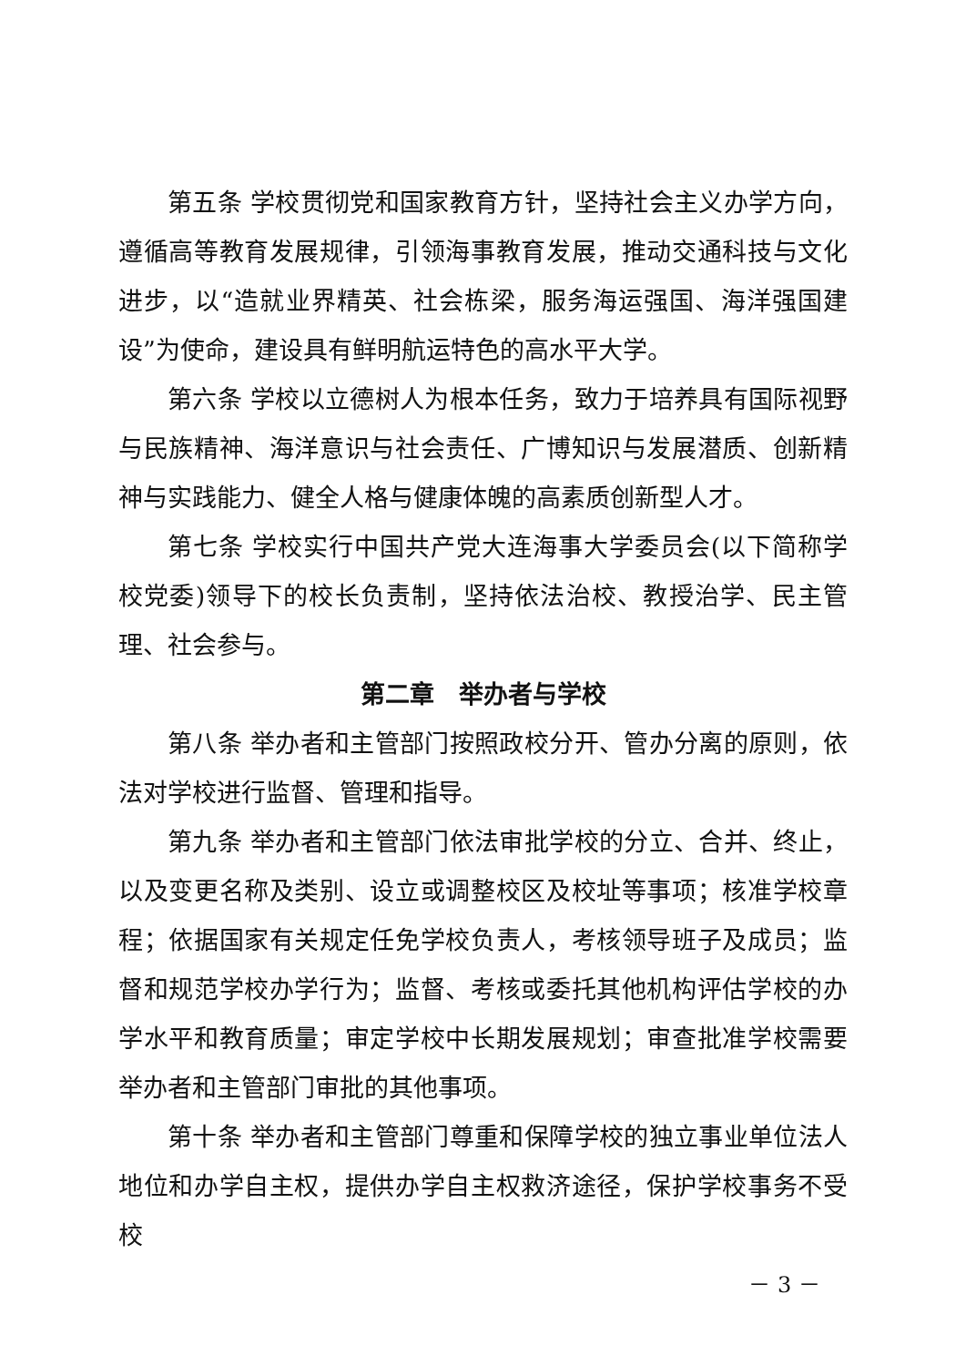第五条 学校贯彻党和国家教育方针，坚持社会主义办学方向，遵循高等教育发展规律，引领海事教育发展，推动交通科技与文化进步，以“造就业界精英、社会栋梁，服务海运强国、海洋强国建设”为使命，建设具有鲜明航运特色的高水平大学。
第六条 学校以立德树人为根本任务，致力于培养具有国际视野与民族精神、海洋意识与社会责任、广博知识与发展潜质、创新精神与实践能力、健全人格与健康体魄的高素质创新型人才。
第七条 学校实行中国共产党大连海事大学委员会(以下简称学校党委)领导下的校长负责制，坚持依法治校、教授治学、民主管理、社会参与。
第二章　举办者与学校
第八条 举办者和主管部门按照政校分开、管办分离的原则，依法对学校进行监督、管理和指导。
第九条 举办者和主管部门依法审批学校的分立、合并、终止，以及变更名称及类别、设立或调整校区及校址等事项；核准学校章程；依据国家有关规定任免学校负责人，考核领导班子及成员；监督和规范学校办学行为；监督、考核或委托其他机构评估学校的办学水平和教育质量；审定学校中长期发展规划；审查批准学校需要举办者和主管部门审批的其他事项。
第十条 举办者和主管部门尊重和保障学校的独立事业单位法人地位和办学自主权，提供办学自主权救济途径，保护学校事务不受校
－ 3 －